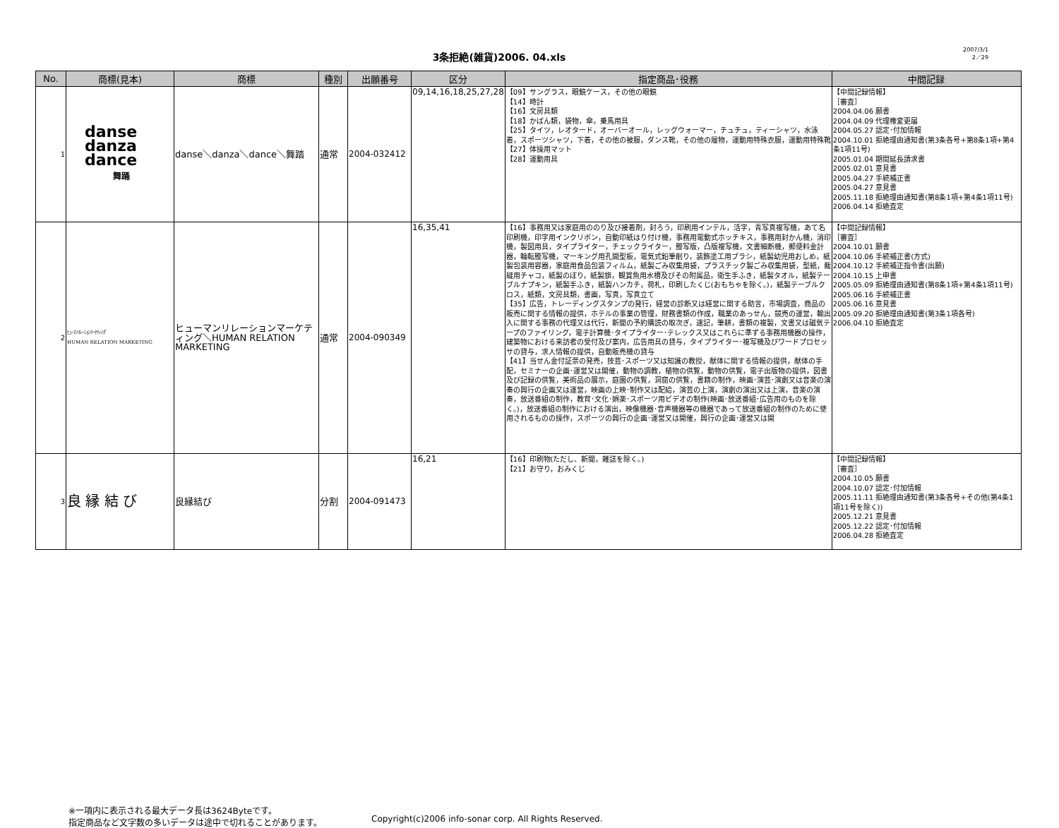3条拒絶(雑貨)2006. 04.xls
2007/3/1
2／29
| No. | 商標(見本) | 商標 | 種別 | 出願番号 | 区分 | 指定商品･役務 | 中間記録 |
| --- | --- | --- | --- | --- | --- | --- | --- |
| 1 | danse danza dance 舞踊 | danse＼danza＼dance＼舞踏 | 通常 | 2004-032412 | 09,14,16,18,25,27,28 | 【09】サングラス，眼鏡ケース，その他の眼鏡 【14】時計 【16】文房具類 【18】かばん類，袋物，傘，乗馬用具 【25】タイツ，レオタード，オーバーオール，レッグウォーマー，チュチュ，ティーシャツ，水泳着，スポーツシャツ，下着，その他の被服，ダンス靴，その他の履物，運動用特殊衣服，運動用特殊靴 【27】体操用マット 【28】運動用具 | 【中間記録情報】 ［審査］ 2004.04.06 願書 2004.04.09 代理権変更届 2004.05.27 認定･付加情報 2004.10.01 拒絶理由通知書(第3条各号+第8条1項+第4条1項11号) 2005.01.04 期間延長請求書 2005.02.01 意見書 2005.04.27 手続補正書 2005.04.27 意見書 2005.11.18 拒絶理由通知書(第8条1項+第4条1項11号) 2006.04.14 拒絶査定 |
| 2 | ﾋｭｰﾏﾝﾘﾚｰｼｮﾝﾏｰｹﾃｨﾝｸﾞ HUMAN RELATION MARKETING | ヒューマンリレーションマーケティング＼HUMAN RELATION MARKETING | 通常 | 2004-090349 | 16,35,41 | 【16】事務用又は家庭用ののり及び接着剤，封ろう，印刷用インテル，活字，青写真複写機，あて名印刷機，印字用インクリボン，自動印紙はり付け機，事務用電動式ホッチキス，事務用封かん機，消印機，製図用具，タイプライター，チェックライター，謄写版，凸版複写機，文書細断機，郵便料金計器，輪転謄写機，マーキング用孔開型板，電気式鉛筆削り，装飾塗工用ブラシ，紙製幼児用おしめ，紙製包装用容器，家庭用食品包装フィルム，紙製ごみ収集用袋，プラスチック製ごみ収集用袋，型紙，裁縫用チャコ，紙製のぼり，紙製旗，観賞魚用水槽及びその附属品，衛生手ふき，紙製タオル，紙製テーブルナプキン，紙製手ふき，紙製ハンカチ，荷札，印刷したくじ(おもちゃを除く。)，紙製テーブルクロス，紙類，文房具類，書画，写真，写真立て 【35】広告，トレーディングスタンプの発行，経営の診断又は経営に関する助言，市場調査，商品の販売に関する情報の提供，ホテルの事業の管理，財務書類の作成，職業のあっせん，競売の運営，輸出入に関する事務の代理又は代行，新聞の予約購読の取次ぎ，速記，筆耕，書類の複製，文書又は磁気テープのファイリング，電子計算機･タイプライター･テレックス又はこれらに準ずる事務用機器の操作，建築物における来訪者の受付及び案内，広告用具の貸与，タイプライター･複写機及びワードプロセッサの貸与，求人情報の提供，自動販売機の貸与 【41】当せん金付証票の発売，技芸･スポーツ又は知識の教授，献体に関する情報の提供，献体の手配，セミナーの企画･運営又は開催，動物の調教，植物の供覧，動物の供覧，電子出版物の提供，図書及び記録の供覧，美術品の展示，庭園の供覧，洞窟の供覧，書籍の制作，映画･演芸･演劇又は音楽の演奏の興行の企画又は運営，映画の上映･制作又は配給，演芸の上演，演劇の演出又は上演，音楽の演奏，放送番組の制作，教育･文化･娯楽･スポーツ用ビデオの制作(映画･放送番組･広告用のものを除く。)，放送番組の制作における演出，映像機器･音声機器等の機器であって放送番組の制作のために使用されるものの操作，スポーツの興行の企画･運営又は開催，興行の企画･運営又は開 | 【中間記録情報】 ［審査］ 2004.10.01 願書 2004.10.06 手続補正書(方式) 2004.10.12 手続補正指令書(出願) 2004.10.15 上申書 2005.05.09 拒絶理由通知書(第8条1項+第4条1項11号) 2005.06.16 手続補正書 2005.06.16 意見書 2005.09.20 拒絶理由通知書(第3条1項各号) 2006.04.10 拒絶査定 |
| 3 | 良 縁 結 び | 良縁結び | 分割 | 2004-091473 | 16,21 | 【16】印刷物(ただし、新聞，雑誌を除く。) 【21】お守り，おみくじ | 【中間記録情報】 ［審査］ 2004.10.05 願書 2004.10.07 認定･付加情報 2005.11.11 拒絶理由通知書(第3条各号+その他(第4条1項11号を除く)) 2005.12.21 意見書 2005.12.22 認定･付加情報 2006.04.28 拒絶査定 |
※一項内に表示される最大データ長は3624Byteです。
指定商品など文字数の多いデータは途中で切れることがあります。
Copyright(c)2006 info-sonar corp. All Rights Reserved.